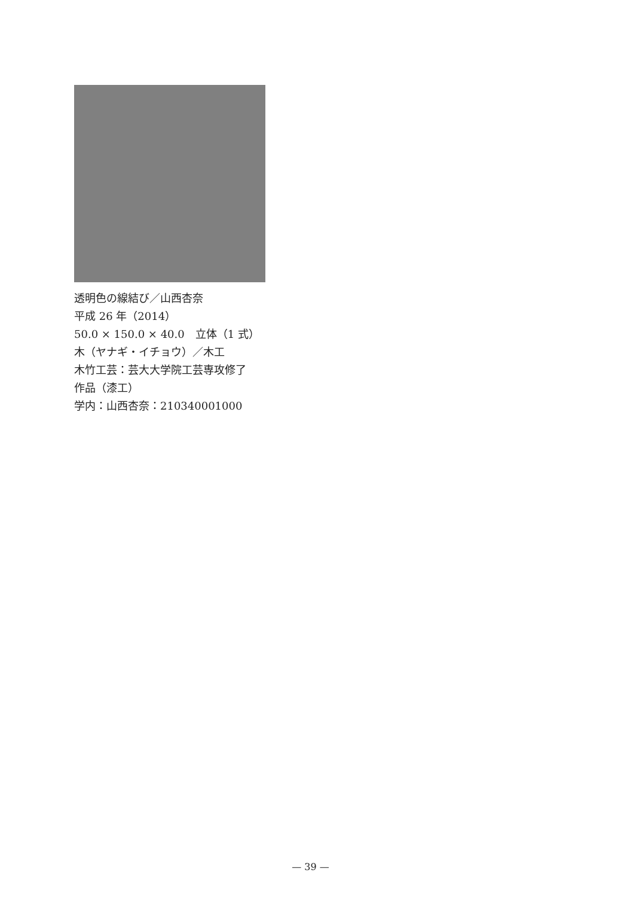透明色の線結び／山西杏奈
平成 26 年（2014）
50.0 × 150.0 × 40.0　立体（1 式）
木（ヤナギ・イチョウ）／木工
木竹工芸：芸大大学院工芸専攻修了
作品（漆工）
学内：山西杏奈：210340001000
— 39 —